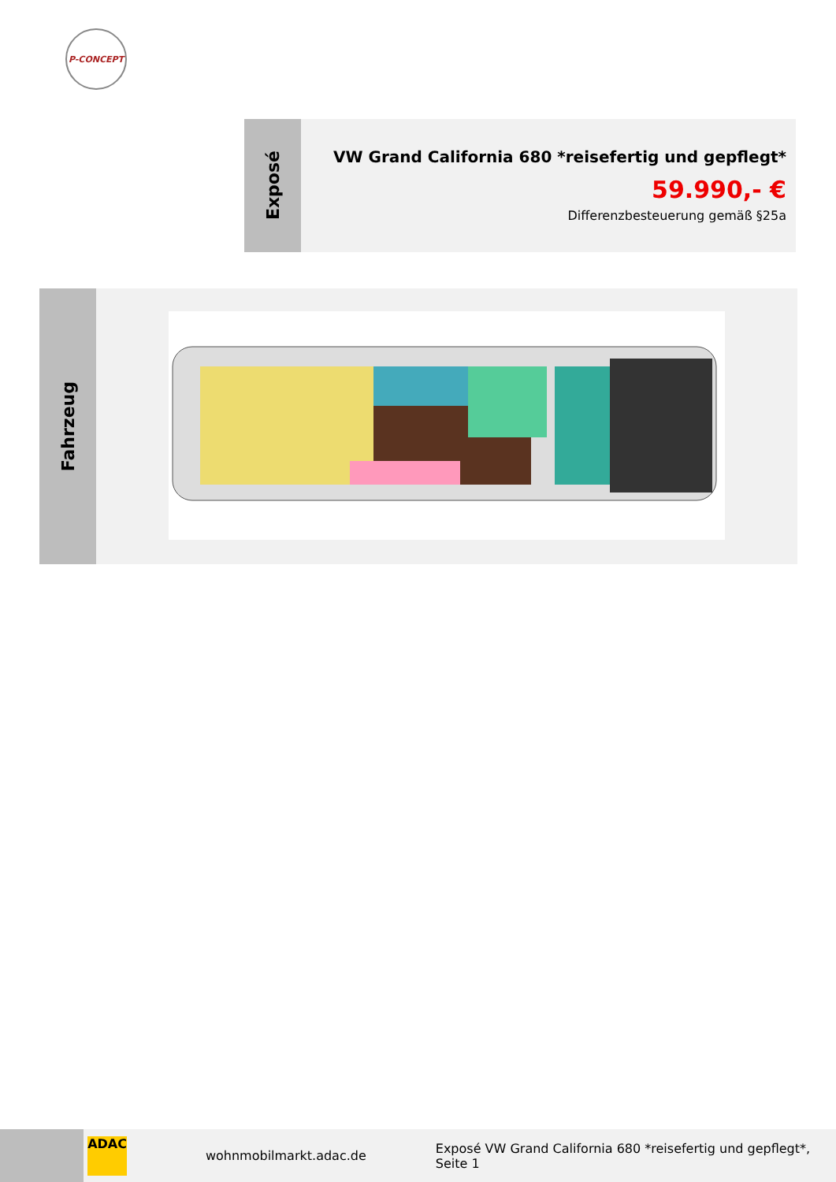P-CONCEPT
Exposé
VW Grand California 680 *reisefertig und gepflegt*
59.990,- €
Differenzbesteuerung gemäß §25a
Fahrzeug
ADAC
wohnmobilmarkt.adac.de Exposé VW Grand California 680 *reisefertig und gepflegt*, Seite 1